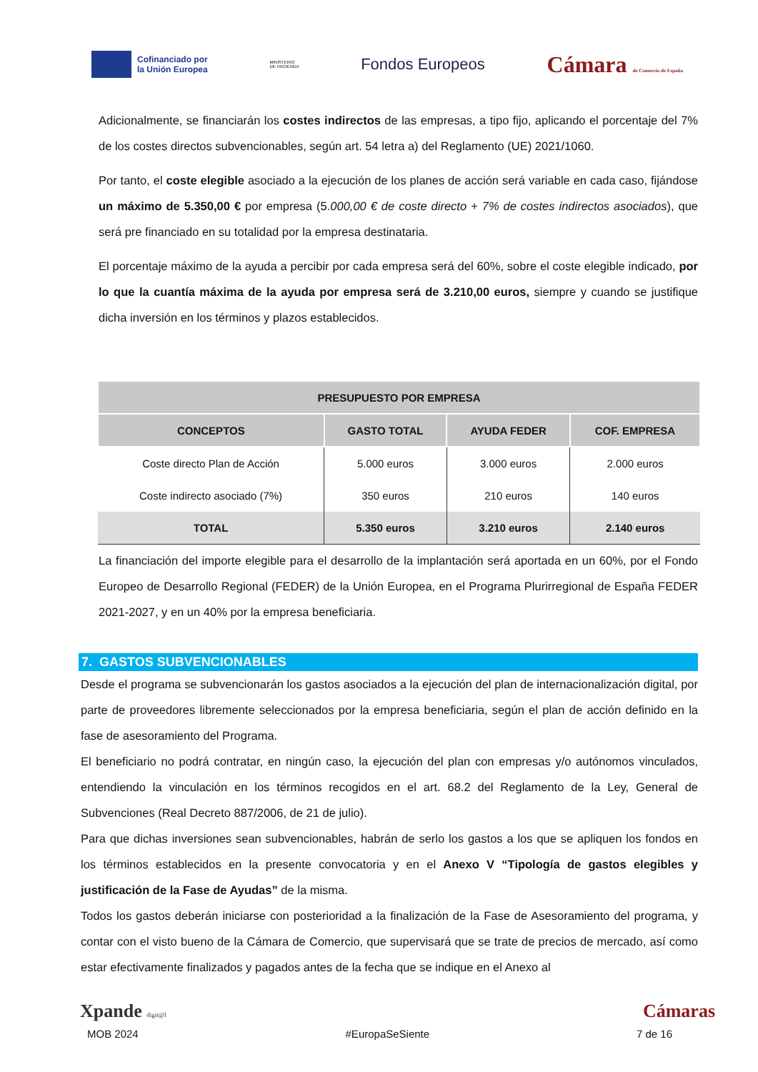Cofinanciado por
la Unión Europea
MINISTERIO
DE HACIENDA
Fondos Europeos
Cámara de Comercio de España
Adicionalmente, se financiarán los costes indirectos de las empresas, a tipo fijo, aplicando el porcentaje del 7% de los costes directos subvencionables, según art. 54 letra a) del Reglamento (UE) 2021/1060.
Por tanto, el coste elegible asociado a la ejecución de los planes de acción será variable en cada caso, fijándose un máximo de 5.350,00 € por empresa (5.000,00 € de coste directo + 7% de costes indirectos asociados), que será pre financiado en su totalidad por la empresa destinataria.
El porcentaje máximo de la ayuda a percibir por cada empresa será del 60%, sobre el coste elegible indicado, por lo que la cuantía máxima de la ayuda por empresa será de 3.210,00 euros, siempre y cuando se justifique dicha inversión en los términos y plazos establecidos.
| PRESUPUESTO POR EMPRESA | | | |
| --- | --- | --- | --- |
| CONCEPTOS | GASTO TOTAL | AYUDA FEDER | COF. EMPRESA |
| Coste directo Plan de Acción | 5.000 euros | 3.000 euros | 2.000 euros |
| Coste indirecto asociado (7%) | 350 euros | 210 euros | 140 euros |
| TOTAL | 5.350 euros | 3.210 euros | 2.140 euros |
La financiación del importe elegible para el desarrollo de la implantación será aportada en un 60%, por el Fondo Europeo de Desarrollo Regional (FEDER) de la Unión Europea, en el Programa Plurirregional de España FEDER 2021-2027, y en un 40% por la empresa beneficiaria.
7. GASTOS SUBVENCIONABLES
Desde el programa se subvencionarán los gastos asociados a la ejecución del plan de internacionalización digital, por parte de proveedores libremente seleccionados por la empresa beneficiaria, según el plan de acción definido en la fase de asesoramiento del Programa.
El beneficiario no podrá contratar, en ningún caso, la ejecución del plan con empresas y/o autónomos vinculados, entendiendo la vinculación en los términos recogidos en el art. 68.2 del Reglamento de la Ley, General de Subvenciones (Real Decreto 887/2006, de 21 de julio).
Para que dichas inversiones sean subvencionables, habrán de serlo los gastos a los que se apliquen los fondos en los términos establecidos en la presente convocatoria y en el Anexo V “Tipología de gastos elegibles y justificación de la Fase de Ayudas” de la misma.
Todos los gastos deberán iniciarse con posterioridad a la finalización de la Fase de Asesoramiento del programa, y contar con el visto bueno de la Cámara de Comercio, que supervisará que se trate de precios de mercado, así como estar efectivamente finalizados y pagados antes de la fecha que se indique en el Anexo al
Xpande digit@l Cámaras
MOB 2024 #EuropaSeSiente 7 de 16